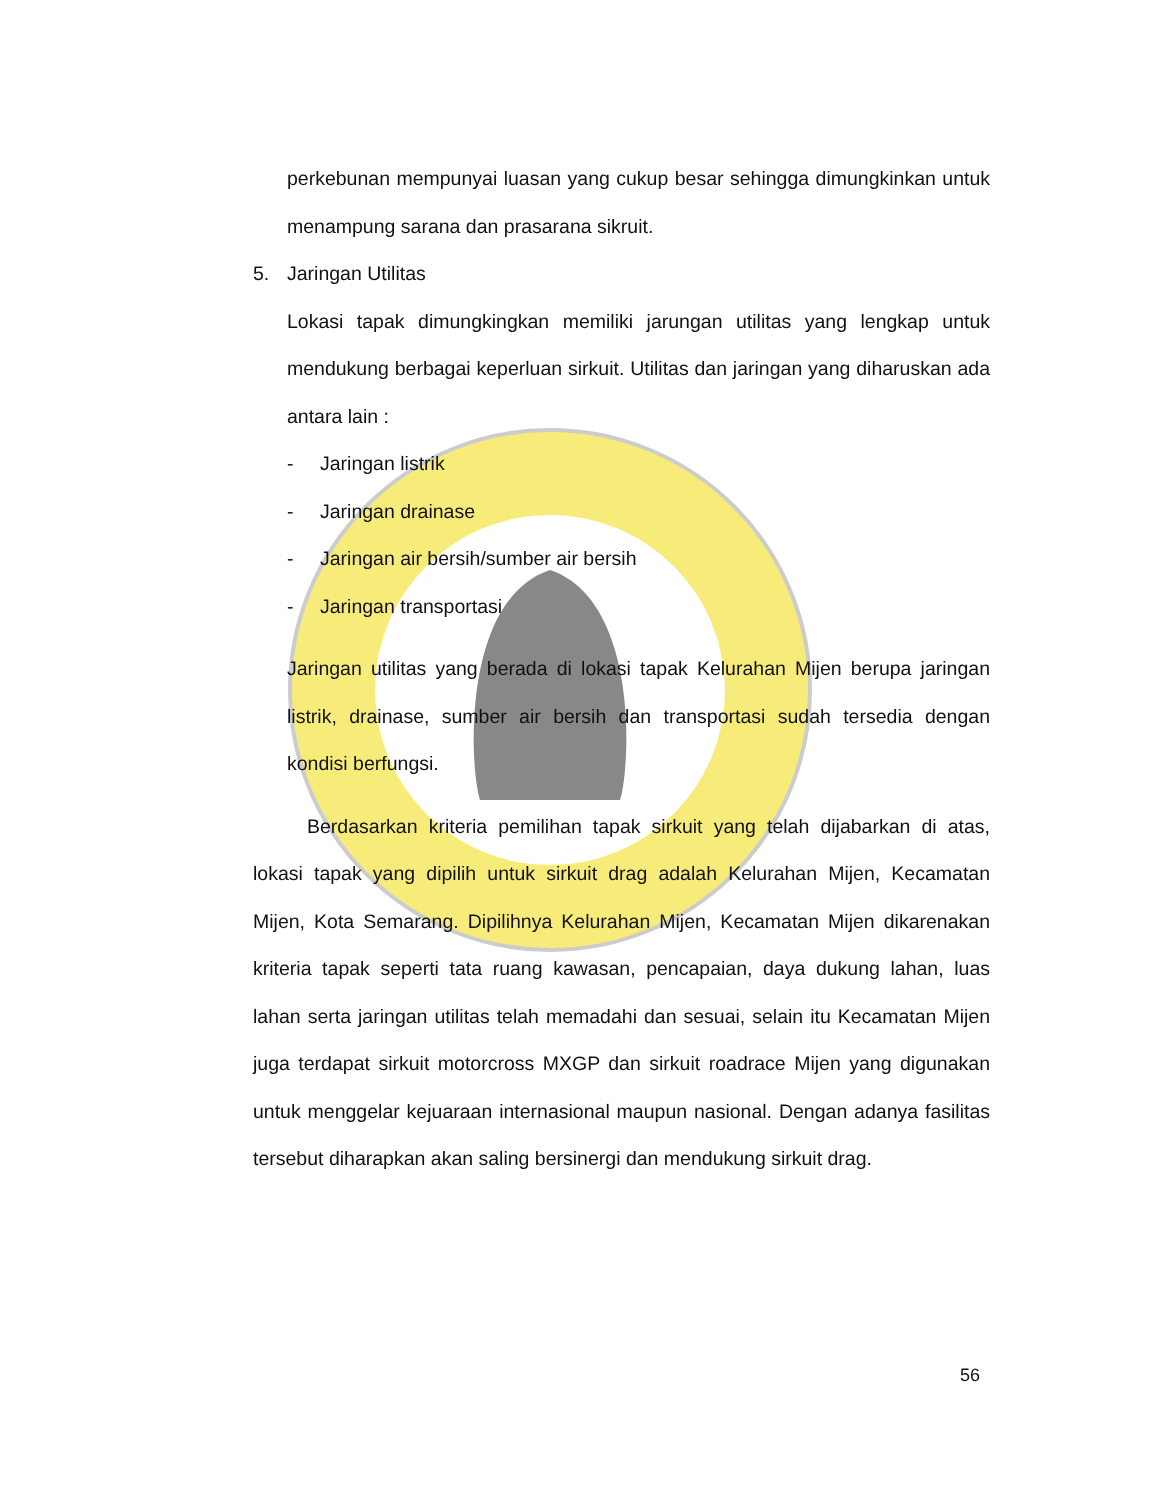perkebunan mempunyai luasan yang cukup besar sehingga dimungkinkan untuk menampung sarana dan prasarana sikruit.
5. Jaringan Utilitas
Lokasi tapak dimungkingkan memiliki jarungan utilitas yang lengkap untuk mendukung berbagai keperluan sirkuit. Utilitas dan jaringan yang diharuskan ada antara lain :
- Jaringan listrik
- Jaringan drainase
- Jaringan air bersih/sumber air bersih
- Jaringan transportasi
Jaringan utilitas yang berada di lokasi tapak Kelurahan Mijen berupa jaringan listrik, drainase, sumber air bersih dan transportasi sudah tersedia dengan kondisi berfungsi.
Berdasarkan kriteria pemilihan tapak sirkuit yang telah dijabarkan di atas, lokasi tapak yang dipilih untuk sirkuit drag adalah Kelurahan Mijen, Kecamatan Mijen, Kota Semarang. Dipilihnya Kelurahan Mijen, Kecamatan Mijen dikarenakan kriteria tapak seperti tata ruang kawasan, pencapaian, daya dukung lahan, luas lahan serta jaringan utilitas telah memadahi dan sesuai, selain itu Kecamatan Mijen juga terdapat sirkuit motorcross MXGP dan sirkuit roadrace Mijen yang digunakan untuk menggelar kejuaraan internasional maupun nasional. Dengan adanya fasilitas tersebut diharapkan akan saling bersinergi dan mendukung sirkuit drag.
56